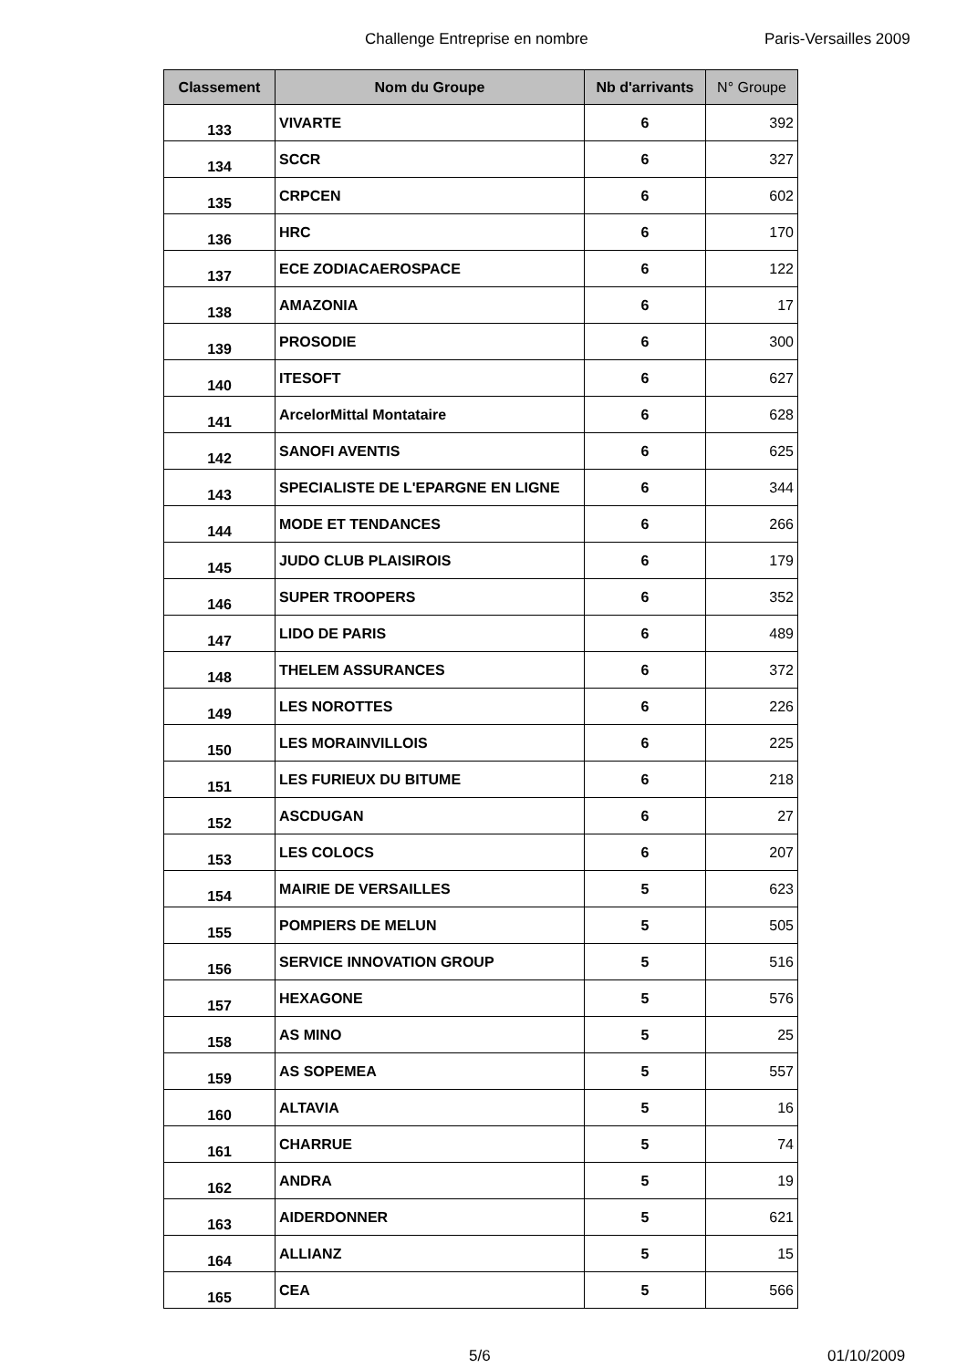Challenge Entreprise en nombre Paris-Versailles 2009
| Classement | Nom du Groupe | Nb d'arrivants | N° Groupe |
| --- | --- | --- | --- |
| 133 | VIVARTE | 6 | 392 |
| 134 | SCCR | 6 | 327 |
| 135 | CRPCEN | 6 | 602 |
| 136 | HRC | 6 | 170 |
| 137 | ECE ZODIACAEROSPACE | 6 | 122 |
| 138 | AMAZONIA | 6 | 17 |
| 139 | PROSODIE | 6 | 300 |
| 140 | ITESOFT | 6 | 627 |
| 141 | ArcelorMittal Montataire | 6 | 628 |
| 142 | SANOFI AVENTIS | 6 | 625 |
| 143 | SPECIALISTE DE L'EPARGNE EN LIGNE | 6 | 344 |
| 144 | MODE ET TENDANCES | 6 | 266 |
| 145 | JUDO CLUB PLAISIROIS | 6 | 179 |
| 146 | SUPER TROOPERS | 6 | 352 |
| 147 | LIDO DE PARIS | 6 | 489 |
| 148 | THELEM ASSURANCES | 6 | 372 |
| 149 | LES NOROTTES | 6 | 226 |
| 150 | LES MORAINVILLOIS | 6 | 225 |
| 151 | LES FURIEUX DU BITUME | 6 | 218 |
| 152 | ASCDUGAN | 6 | 27 |
| 153 | LES COLOCS | 6 | 207 |
| 154 | MAIRIE DE VERSAILLES | 5 | 623 |
| 155 | POMPIERS DE MELUN | 5 | 505 |
| 156 | SERVICE INNOVATION GROUP | 5 | 516 |
| 157 | HEXAGONE | 5 | 576 |
| 158 | AS MINO | 5 | 25 |
| 159 | AS SOPEMEA | 5 | 557 |
| 160 | ALTAVIA | 5 | 16 |
| 161 | CHARRUE | 5 | 74 |
| 162 | ANDRA | 5 | 19 |
| 163 | AIDERDONNER | 5 | 621 |
| 164 | ALLIANZ | 5 | 15 |
| 165 | CEA | 5 | 566 |
5/6 01/10/2009